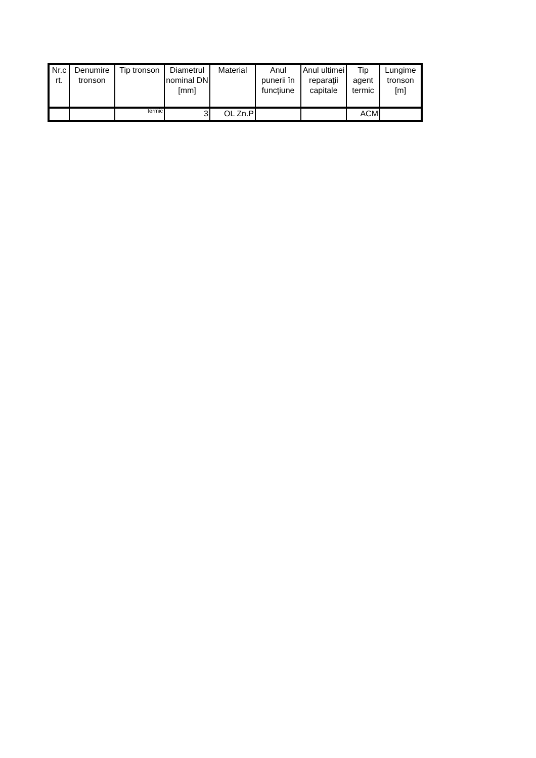| Nr.c rt. | Denumire tronson | Tip tronson | Diametrul nominal DN [mm] | Material | Anul punerii în funcţiune | Anul ultimei reparaţii capitale | Tip agent termic | Lungime tronson [m] |
| --- | --- | --- | --- | --- | --- | --- | --- | --- |
| | | termic | 3 | OL Zn.P | | | ACM | |